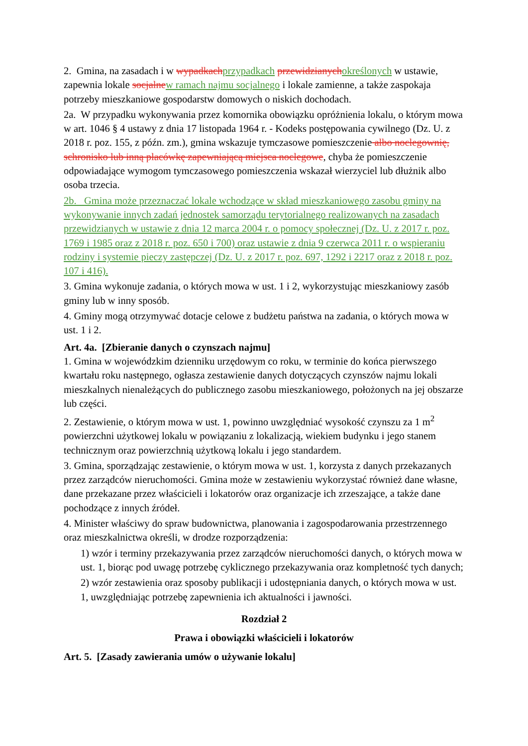2. Gmina, na zasadach i w wypadkach przypadkach przewidzianych określonych w ustawie, zapewnia lokale socjalne w ramach najmu socjalnego i lokale zamienne, a także zaspokaja potrzeby mieszkaniowe gospodarstw domowych o niskich dochodach.
2a. W przypadku wykonywania przez komornika obowiązku opróżnienia lokalu, o którym mowa w art. 1046 § 4 ustawy z dnia 17 listopada 1964 r. - Kodeks postępowania cywilnego (Dz. U. z 2018 r. poz. 155, z późn. zm.), gmina wskazuje tymczasowe pomieszczenie albo noclegownię, schronisko lub inną placówkę zapewniającą miejsca noclegowe, chyba że pomieszczenie odpowiadające wymogom tymczasowego pomieszczenia wskazał wierzyciel lub dłużnik albo osoba trzecia.
2b. Gmina może przeznaczać lokale wchodzące w skład mieszkaniowego zasobu gminy na wykonywanie innych zadań jednostek samorządu terytorialnego realizowanych na zasadach przewidzianych w ustawie z dnia 12 marca 2004 r. o pomocy społecznej (Dz. U. z 2017 r. poz. 1769 i 1985 oraz z 2018 r. poz. 650 i 700) oraz ustawie z dnia 9 czerwca 2011 r. o wspieraniu rodziny i systemie pieczy zastępczej (Dz. U. z 2017 r. poz. 697, 1292 i 2217 oraz z 2018 r. poz. 107 i 416).
3. Gmina wykonuje zadania, o których mowa w ust. 1 i 2, wykorzystując mieszkaniowy zasób gminy lub w inny sposób.
4. Gminy mogą otrzymywać dotacje celowe z budżetu państwa na zadania, o których mowa w ust. 1 i 2.
Art. 4a. [Zbieranie danych o czynszach najmu]
1. Gmina w wojewódzkim dzienniku urzędowym co roku, w terminie do końca pierwszego kwartału roku następnego, ogłasza zestawienie danych dotyczących czynszów najmu lokali mieszkalnych nienależących do publicznego zasobu mieszkaniowego, położonych na jej obszarze lub części.
2. Zestawienie, o którym mowa w ust. 1, powinno uwzględniać wysokość czynszu za 1 m<sup>2</sup> powierzchni użytkowej lokalu w powiązaniu z lokalizacją, wiekiem budynku i jego stanem technicznym oraz powierzchnią użytkową lokalu i jego standardem.
3. Gmina, sporządzając zestawienie, o którym mowa w ust. 1, korzysta z danych przekazanych przez zarządców nieruchomości. Gmina może w zestawieniu wykorzystać również dane własne, dane przekazane przez właścicieli i lokatorów oraz organizacje ich zrzeszające, a także dane pochodzące z innych źródeł.
4. Minister właściwy do spraw budownictwa, planowania i zagospodarowania przestrzennego oraz mieszkalnictwa określi, w drodze rozporządzenia:
1) wzór i terminy przekazywania przez zarządców nieruchomości danych, o których mowa w ust. 1, biorąc pod uwagę potrzebę cyklicznego przekazywania oraz kompletność tych danych;
2) wzór zestawienia oraz sposoby publikacji i udostępniania danych, o których mowa w ust. 1, uwzględniając potrzebę zapewnienia ich aktualności i jawności.
Rozdział 2
Prawa i obowiązki właścicieli i lokatorów
Art. 5. [Zasady zawierania umów o używanie lokalu]